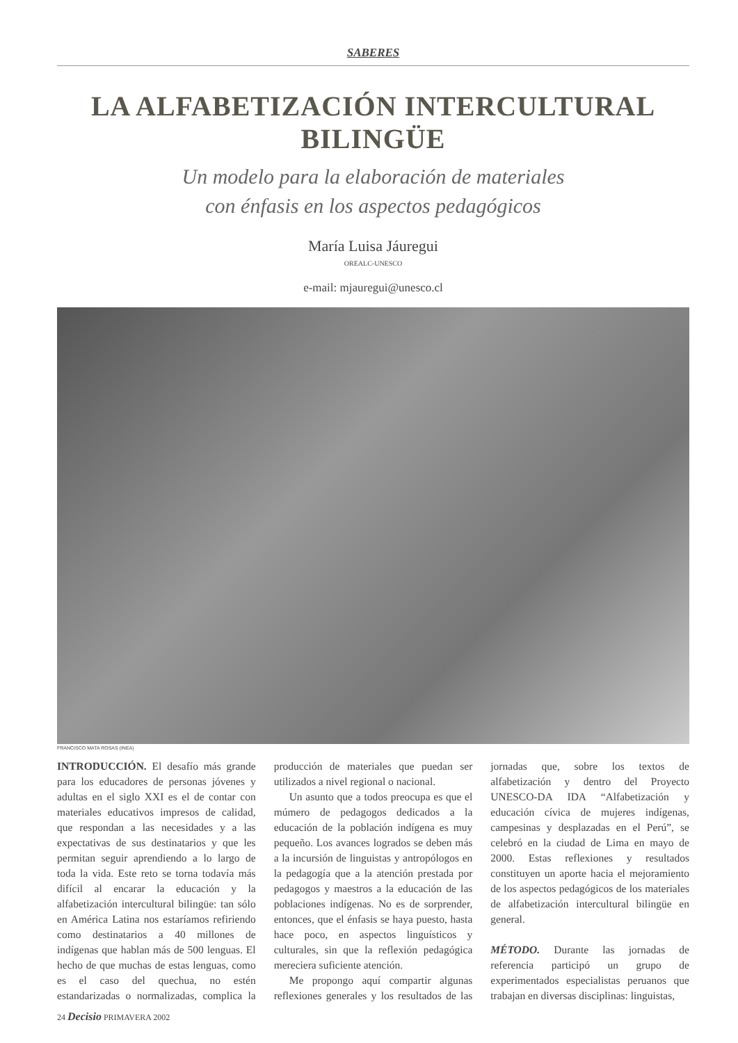SABERES
LA ALFABETIZACIÓN INTERCULTURAL BILINGÜE
Un modelo para la elaboración de materiales
con énfasis en los aspectos pedagógicos
María Luisa Jáuregui
OREALC-UNESCO
e-mail: mjauregui@unesco.cl
FRANCISCO MATA ROSAS (INEA)
INTRODUCCIÓN. El desafío más grande para los educadores de personas jóvenes y adultas en el siglo XXI es el de contar con materiales educativos impresos de calidad, que respondan a las necesidades y a las expectativas de sus destinatarios y que les permitan seguir aprendiendo a lo largo de toda la vida. Este reto se torna todavía más difícil al encarar la educación y la alfabetización intercultural bilingüe: tan sólo en América Latina nos estaríamos refiriendo como destinatarios a 40 millones de indígenas que hablan más de 500 lenguas. El hecho de que muchas de estas lenguas, como es el caso del quechua, no estén estandarizadas o normalizadas, complica la producción de materiales que puedan ser utilizados a nivel regional o nacional.
Un asunto que a todos preocupa es que el múmero de pedagogos dedicados a la educación de la población indígena es muy pequeño. Los avances logrados se deben más a la incursión de linguistas y antropólogos en la pedagogía que a la atención prestada por pedagogos y maestros a la educación de las poblaciones indígenas. No es de sorprender, entonces, que el énfasis se haya puesto, hasta hace poco, en aspectos linguísticos y culturales, sin que la reflexión pedagógica mereciera suficiente atención.
Me propongo aquí compartir algunas reflexiones generales y los resultados de las jornadas que, sobre los textos de alfabetización y dentro del Proyecto UNESCO-DA IDA “Alfabetización y educación cívica de mujeres indígenas, campesinas y desplazadas en el Perú”, se celebró en la ciudad de Lima en mayo de 2000. Estas reflexiones y resultados constituyen un aporte hacia el mejoramiento de los aspectos pedagógicos de los materiales de alfabetización intercultural bilingüe en general.
MÉTODO. Durante las jornadas de referencia participó un grupo de experimentados especialistas peruanos que trabajan en diversas disciplinas: linguistas,
24 Decisio PRIMAVERA 2002